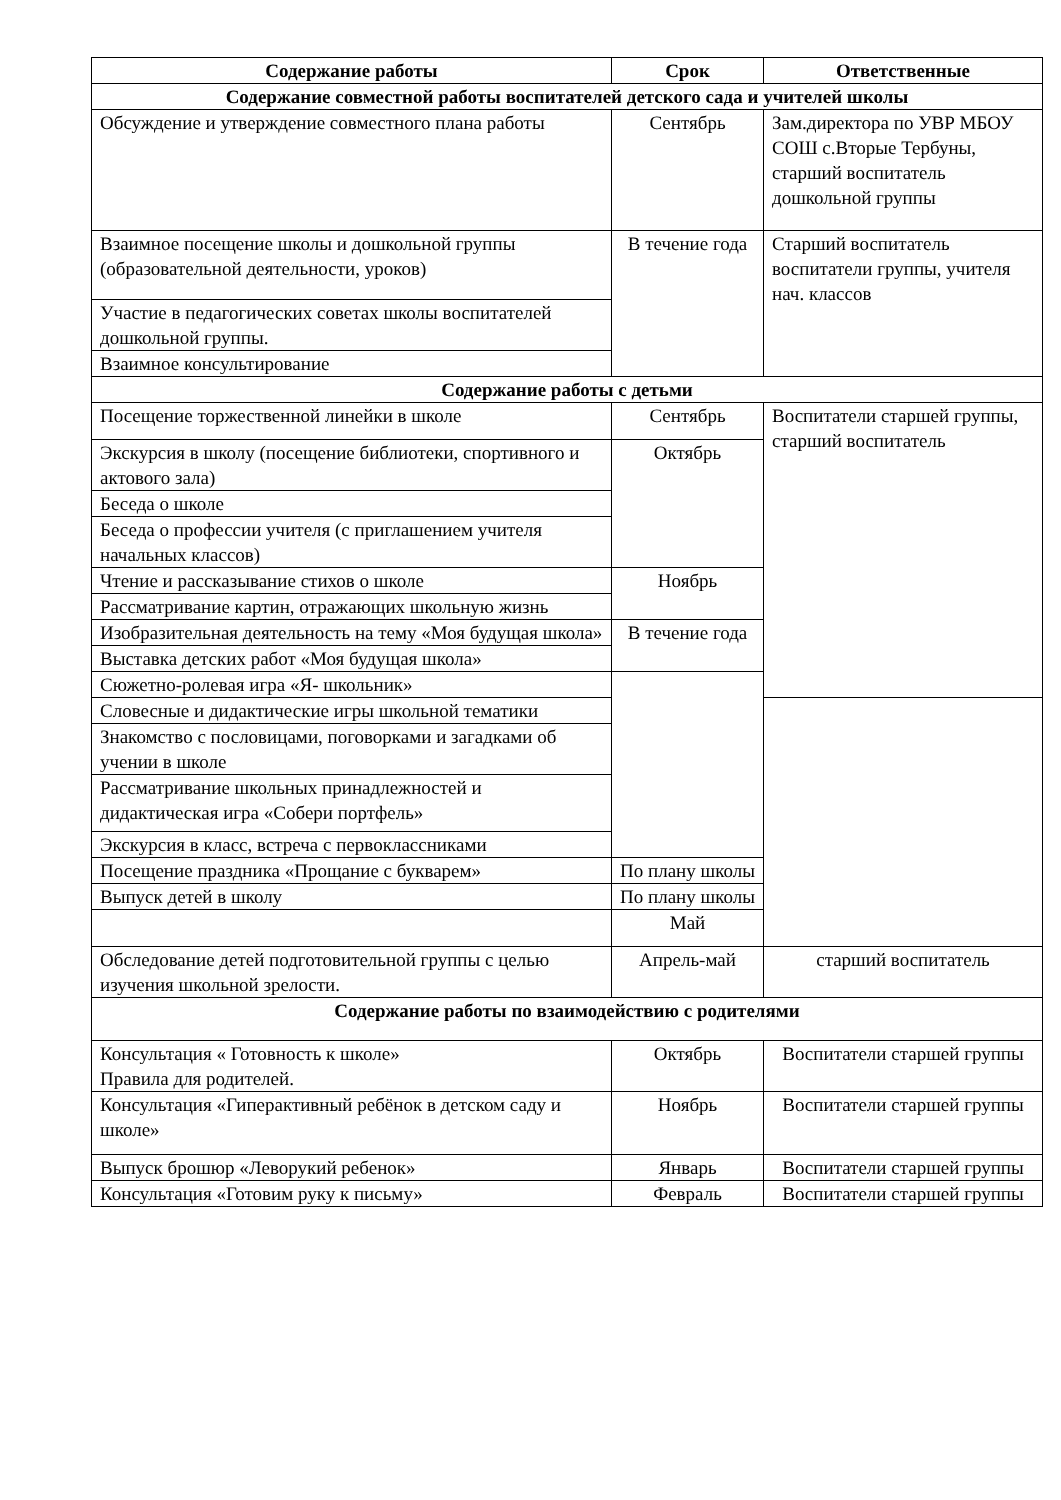| Содержание работы | Срок | Ответственные |
| --- | --- | --- |
| Содержание совместной работы воспитателей детского сада и учителей школы | | |
| Обсуждение и утверждение совместного плана работы | Сентябрь | Зам.директора по УВР МБОУ СОШ с.Вторые Тербуны, старший воспитатель дошкольной группы |
| Взаимное посещение школы и дошкольной группы (образовательной деятельности, уроков) | В течение года | Старший воспитатель воспитатели группы, учителя нач. классов |
| Участие в педагогических советах школы воспитателей дошкольной группы. | | |
| Взаимное консультирование | | |
| Содержание работы с детьми | | |
| Посещение торжественной линейки в школе | Сентябрь | Воспитатели старшей группы, старший воспитатель |
| Экскурсия в школу (посещение библиотеки, спортивного и актового зала) | Октябрь | |
| Беседа о школе | | |
| Беседа о профессии учителя (с приглашением учителя начальных классов) | | |
| Чтение и рассказывание стихов о школе | Ноябрь | |
| Рассматривание картин, отражающих школьную жизнь | | |
| Изобразительная деятельность на тему «Моя будущая школа» | В течение года | |
| Выставка детских работ «Моя будущая школа» | | |
| Сюжетно-ролевая игра «Я- школьник» | | |
| Словесные и дидактические игры школьной тематики | | |
| Знакомство с пословицами, поговорками и загадками об учении в школе | | |
| Рассматривание школьных принадлежностей и дидактическая игра «Собери портфель» | | |
| Экскурсия в класс, встреча с первоклассниками | | |
| Посещение праздника «Прощание с букварем» | По плану школы | |
| Выпуск детей в школу | По плану школы | |
| | Май | |
| Обследование детей подготовительной группы с целью изучения школьной зрелости. | Апрель-май | старший воспитатель |
| Содержание работы по взаимодействию с родителями | | |
| Консультация « Готовность к школе» Правила для родителей. | Октябрь | Воспитатели старшей группы |
| Консультация «Гиперактивный ребёнок в детском саду и школе» | Ноябрь | Воспитатели старшей группы |
| Выпуск брошюр «Леворукий ребенок» | Январь | Воспитатели старшей группы |
| Консультация «Готовим руку к письму» | Февраль | Воспитатели старшей группы |